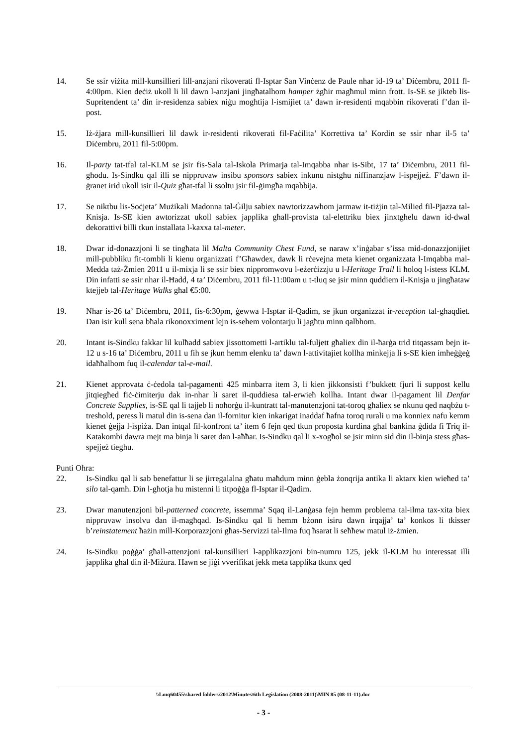14. Se ssir viżita mill-kunsillieri lill-anzjani rikoverati fl-Isptar San Vinċenz de Paule nhar id-19 ta’ Diċembru, 2011 fl-4:00pm. Kien deċiż ukoll li lil dawn l-anzjani jingħatalhom hamper żgħir magħmul minn frott. Is-SE se jikteb lis-Supritendent ta’ din ir-residenza sabiex niġu mogħtija l-ismijiet ta’ dawn ir-residenti mqabbin rikoverati f’dan il-post.
15. Iż-żjara mill-kunsillieri lil dawk ir-residenti rikoverati fil-Faċilita’ Korrettiva ta’ Kordin se ssir nhar il-5 ta’ Diċembru, 2011 fil-5:00pm.
16. Il-party tat-tfal tal-KLM se jsir fis-Sala tal-Iskola Primarja tal-Imqabba nhar is-Sibt, 17 ta’ Diċembru, 2011 fil-għodu. Is-Sindku qal illi se nippruvaw insibu sponsors sabiex inkunu nistgħu niffinanzjaw l-ispejjeż. F’dawn il-ġranet irid ukoll isir il-Quiz għat-tfal li ssoltu jsir fil-ġimgħa mqabbija.
17. Se niktbu lis-Soċjeta’ Mużikali Madonna tal-Ġilju sabiex nawtorizzawhom jarmaw it-tiżjin tal-Milied fil-Pjazza tal-Knisja. Is-SE kien awtorizzat ukoll sabiex japplika għall-provista tal-elettriku biex jinxtgħelu dawn id-dwal dekorattivi billi tkun installata l-kaxxa tal-meter.
18. Dwar id-donazzjoni li se tingħata lil Malta Community Chest Fund, se naraw x’inġabar s’issa mid-donazzjonijiet mill-pubbliku fit-tombli li kienu organizzati f’Għawdex, dawk li rċevejna meta kienet organizzata l-Imqabba mal-Medda taż-Żmien 2011 u il-mixja li se ssir biex nippromwovu l-eżerċizzju u l-Heritage Trail li ħoloq l-istess KLM. Din infatti se ssir nhar il-Ħadd, 4 ta’ Diċembru, 2011 fil-11:00am u t-tluq se jsir minn quddiem il-Knisja u jingħataw ktejjeb tal-Heritage Walks għal €5:00.
19. Nhar is-26 ta’ Diċembru, 2011, fis-6:30pm, ġewwa l-Isptar il-Qadim, se jkun organizzat ir-reception tal-għaqdiet. Dan isir kull sena bħala rikonoxximent lejn is-sehem volontarju li jagħtu minn qalbhom.
20. Intant is-Sindku fakkar lil kulħadd sabiex jissottometti l-artiklu tal-fuljett għaliex din il-ħarġa trid titqassam bejn it-12 u s-16 ta’ Diċembru, 2011 u fih se jkun hemm elenku ta’ dawn l-attivitajiet kollha minkejja li s-SE kien imħeġġeġ idaħħalhom fuq il-calendar tal-e-mail.
21. Kienet approvata ċ-ċedola tal-pagamenti 425 minbarra item 3, li kien jikkonsisti f’bukkett fjuri li suppost kellu jitqiegħed fiċ-ċimiterju dak in-nhar li saret il-quddiesa tal-erwieħ kollha. Intant dwar il-pagament lil Denfar Concrete Supplies, is-SE qal li tajjeb li noħorġu il-kuntratt tal-manutenzjoni tat-toroq għaliex se nkunu qed naqbżu t-treshold, peress li matul din is-sena dan il-fornitur kien inkarigat inaddaf ħafna toroq rurali u ma konniex nafu kemm kienet ġejja l-ispiża. Dan intqal fil-konfront ta’ item 6 fejn qed tkun proposta kurdina għal bankina ġdida fi Triq il-Katakombi dawra mejt ma binja li saret dan l-aħħar. Is-Sindku qal li x-xogħol se jsir minn sid din il-binja stess għas-spejjeż tiegħu.
Punti Oħra:
22. Is-Sindku qal li sab benefattur li se jirregalalna għatu maħdum minn ġebla żonqrija antika li aktarx kien wieħed ta’ silo tal-qamħ. Din l-għotja hu mistenni li titpoġġa fl-Isptar il-Qadim.
23. Dwar manutenzjoni bil-patterned concrete, issemma’ Sqaq il-Lanġasa fejn hemm problema tal-ilma tax-xita biex nippruvaw insolvu dan il-magħqad. Is-Sindku qal li hemm bżonn isiru dawn irqajja’ ta’ konkos li tkisser b’reinstatement ħażin mill-Korporazzjoni għas-Servizzi tal-Ilma fuq ħsarat li seħħew matul iż-żmien.
24. Is-Sindku poġġa’ għall-attenzjoni tal-kunsillieri l-applikazzjoni bin-numru 125, jekk il-KLM hu interessat illi japplika għal din il-Miżura. Hawn se jiġi vverifikat jekk meta tapplika tkunx qed
\\Lmq60455\shared folders\2012\Minutes\6th Legislation (2008-2011)\MIN 85 (08-11-11).doc
- 3 -